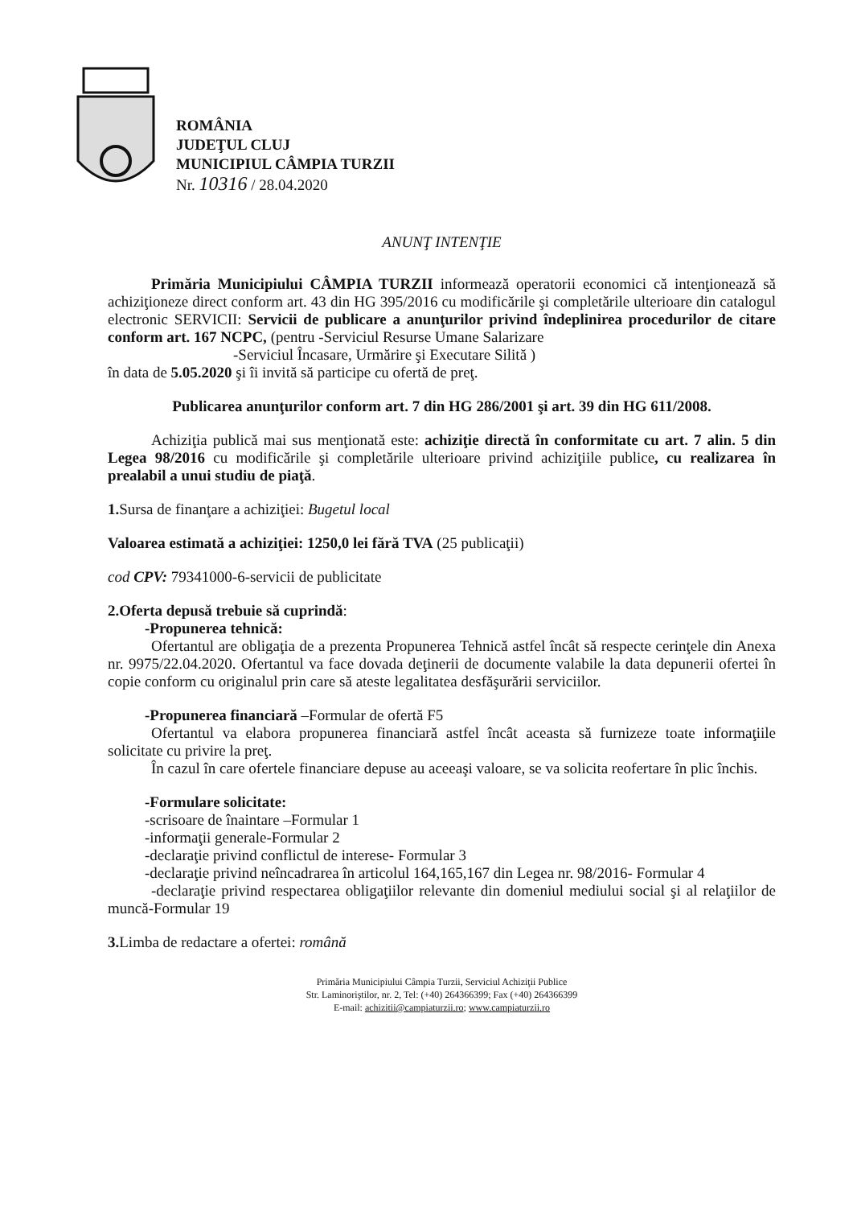ROMÂNIA
JUDEŢUL CLUJ
MUNICIPIUL CÂMPIA TURZII
Nr. 10316 / 28.04.2020
ANUNŢ INTENŢIE
Primăria Municipiului CÂMPIA TURZII informează operatorii economici că intenţionează să achiziţioneze direct conform art. 43 din HG 395/2016 cu modificările şi completările ulterioare din catalogul electronic SERVICII: Servicii de publicare a anunţurilor privind îndeplinirea procedurilor de citare conform art. 167 NCPC, (pentru -Serviciul Resurse Umane Salarizare
-Serviciul Încasare, Urmărire şi Executare Silită )
în data de 5.05.2020 şi îi invită să participe cu ofertă de preţ.
Publicarea anunţurilor conform art. 7 din HG 286/2001 şi art. 39 din HG 611/2008.
Achiziţia publică mai sus menţionată este: achiziţie directă în conformitate cu art. 7 alin. 5 din Legea 98/2016 cu modificările şi completările ulterioare privind achiziţiile publice, cu realizarea în prealabil a unui studiu de piaţă.
1. Sursa de finanţare a achiziţiei: Bugetul local
Valoarea estimată a achiziţiei: 1250,0 lei fără TVA (25 publicaţii)
cod CPV: 79341000-6-servicii de publicitate
2.Oferta depusă trebuie să cuprindă:
-Propunerea tehnică:
Ofertantul are obligaţia de a prezenta Propunerea Tehnică astfel încât să respecte cerinţele din Anexa nr. 9975/22.04.2020. Ofertantul va face dovada deţinerii de documente valabile la data depunerii ofertei în copie conform cu originalul prin care să ateste legalitatea desfăşurării serviciilor.
-Propunerea financiară –Formular de ofertă F5
Ofertantul va elabora propunerea financiară astfel încât aceasta să furnizeze toate informaţiile solicitate cu privire la preţ.
În cazul în care ofertele financiare depuse au aceeaşi valoare, se va solicita reofertare în plic închis.
-Formulare solicitate:
-scrisoare de înaintare –Formular 1
-informaţii generale-Formular 2
-declaraţie privind conflictul de interese- Formular 3
-declaraţie privind neîncadrarea în articolul 164,165,167 din Legea nr. 98/2016- Formular 4
-declaraţie privind respectarea obligaţiilor relevante din domeniul mediului social şi al relaţiilor de muncă-Formular 19
3. Limba de redactare a ofertei: română
Primăria Municipiului Câmpia Turzii, Serviciul Achiziţii Publice
Str. Laminoriştilor, nr. 2, Tel: (+40) 264366399; Fax (+40) 264366399
E-mail: achizitii@campiaturzii.ro; www.campiaturzii.ro